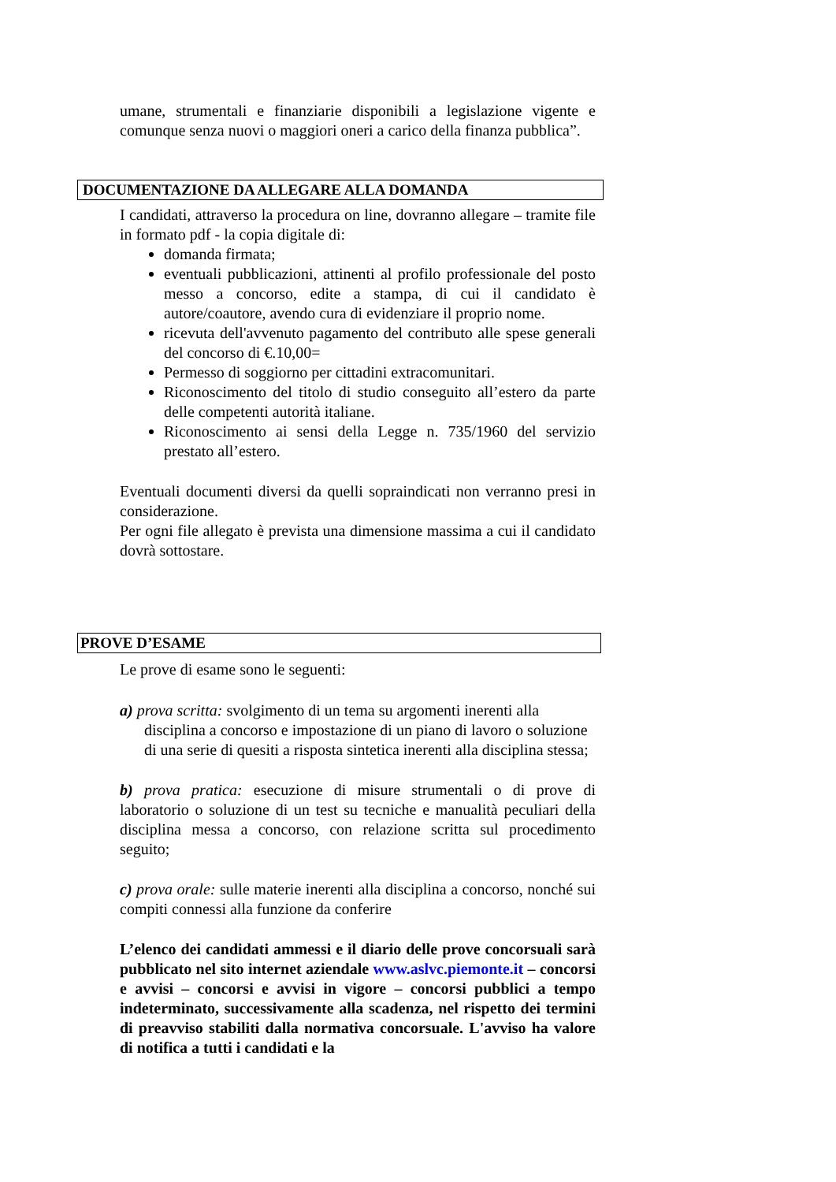umane, strumentali e finanziarie disponibili a legislazione vigente e comunque senza nuovi o maggiori oneri a carico della finanza pubblica”.
DOCUMENTAZIONE DA ALLEGARE ALLA DOMANDA
I candidati, attraverso la procedura on line, dovranno allegare – tramite file in formato pdf - la copia digitale di:
domanda firmata;
eventuali pubblicazioni, attinenti al profilo professionale del posto messo a concorso, edite a stampa, di cui il candidato è autore/coautore, avendo cura di evidenziare il proprio nome.
ricevuta dell'avvenuto pagamento del contributo alle spese generali del concorso di €.10,00=
Permesso di soggiorno per cittadini extracomunitari.
Riconoscimento del titolo di studio conseguito all’estero da parte delle competenti autorità italiane.
Riconoscimento ai sensi della Legge n. 735/1960 del servizio prestato all’estero.
Eventuali documenti diversi da quelli sopraindicati non verranno presi in considerazione.
Per ogni file allegato è prevista una dimensione massima a cui il candidato dovrà sottostare.
PROVE D’ESAME
Le prove di esame sono le seguenti:
a) prova scritta: svolgimento di un tema su argomenti inerenti alla disciplina a concorso e impostazione di un piano di lavoro o soluzione di una serie di quesiti a risposta sintetica inerenti alla disciplina stessa;
b) prova pratica: esecuzione di misure strumentali o di prove di laboratorio o soluzione di un test su tecniche e manualità peculiari della disciplina messa a concorso, con relazione scritta sul procedimento seguito;
c) prova orale: sulle materie inerenti alla disciplina a concorso, nonché sui compiti connessi alla funzione da conferire
L’elenco dei candidati ammessi e il diario delle prove concorsuali sarà pubblicato nel sito internet aziendale www.aslvc.piemonte.it – concorsi e avvisi – concorsi e avvisi in vigore – concorsi pubblici a tempo indeterminato, successivamente alla scadenza, nel rispetto dei termini di preavviso stabiliti dalla normativa concorsuale. L'avviso ha valore di notifica a tutti i candidati e la